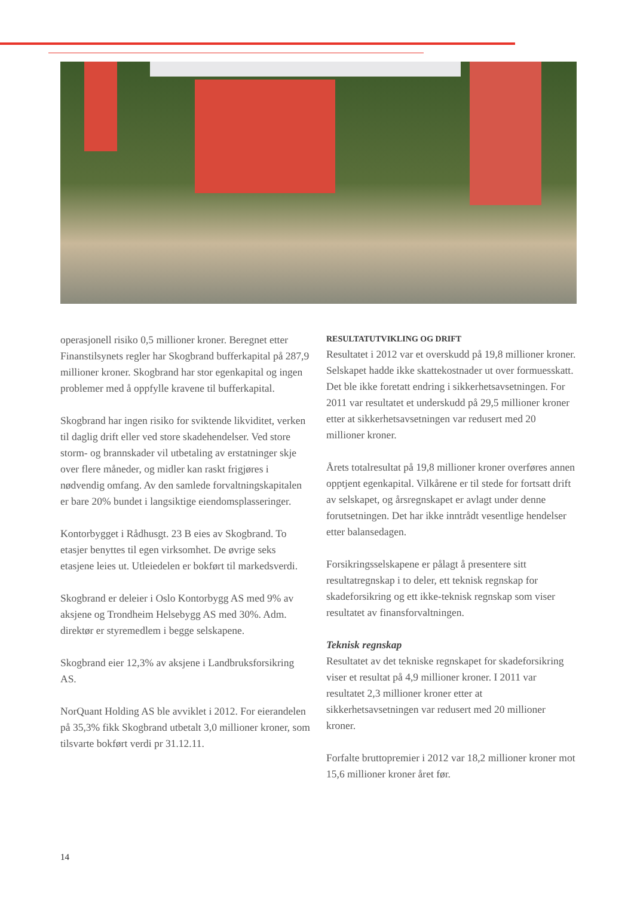operasjonell risiko 0,5 millioner kroner. Beregnet etter Finanstilsynets regler har Skogbrand buffer­kapital på 287,9 millioner kroner. Skogbrand har stor egenkapital og ingen problemer med å oppfylle kravene til bufferkapital.
Skogbrand har ingen risiko for sviktende likviditet, verken til daglig drift eller ved store skadehendelser. Ved store storm- og brannskader vil utbetaling av erstatninger skje over flere måneder, og midler kan raskt frigjøres i nødvendig omfang. Av den samlede forvaltningskapitalen er bare 20% bundet i langsiktige eiendomsplasseringer.
Kontorbygget i Rådhusgt. 23 B eies av Skogbrand. To etasjer benyttes til egen virksomhet. De øvrige seks etasjene leies ut. Utleiedelen er bokført til markedsverdi.
Skogbrand er deleier i Oslo Kontorbygg AS med 9% av aksjene og Trondheim Helsebygg AS med 30%. Adm. direktør er styremedlem i begge selskapene.
Skogbrand eier 12,3% av aksjene i Landbruks­forsikring AS.
NorQuant Holding AS ble avviklet i 2012. For eierandelen på 35,3% fikk Skogbrand utbetalt 3,0 millioner kroner, som tilsvarte bokført verdi pr 31.12.11.
RESULTATUTVIKLING OG DRIFT
Resultatet i 2012 var et overskudd på 19,8 millioner kroner. Selskapet hadde ikke skattekostnader ut over formuesskatt. Det ble ikke foretatt endring i sikkerhetsavsetningen. For 2011 var resultatet et underskudd på 29,5 millioner kroner etter at sik­kerhetsavsetningen var redusert med 20 millioner kroner.
Årets totalresultat på 19,8 millioner kroner overføres annen opptjent egenkapital. Vilkårene er til stede for fortsatt drift av selskapet, og årsregnska­pet er avlagt under denne forutsetningen. Det har ikke inntrådt vesentlige hendelser etter balansedagen.
Forsikringsselskapene er pålagt å presentere sitt resultatregnskap i to deler, ett teknisk regnskap for skadeforsikring og ett ikke-teknisk regnskap som viser resultatet av finansforvaltningen.
Teknisk regnskap
Resultatet av det tekniske regnskapet for skade­forsikring viser et resultat på 4,9 millioner kroner. I 2011 var resultatet 2,3 millioner kroner etter at sikkerhetsavsetningen var redusert med 20 millioner kroner.
Forfalte bruttopremier i 2012 var 18,2 millioner kroner mot 15,6 millioner kroner året før.
14